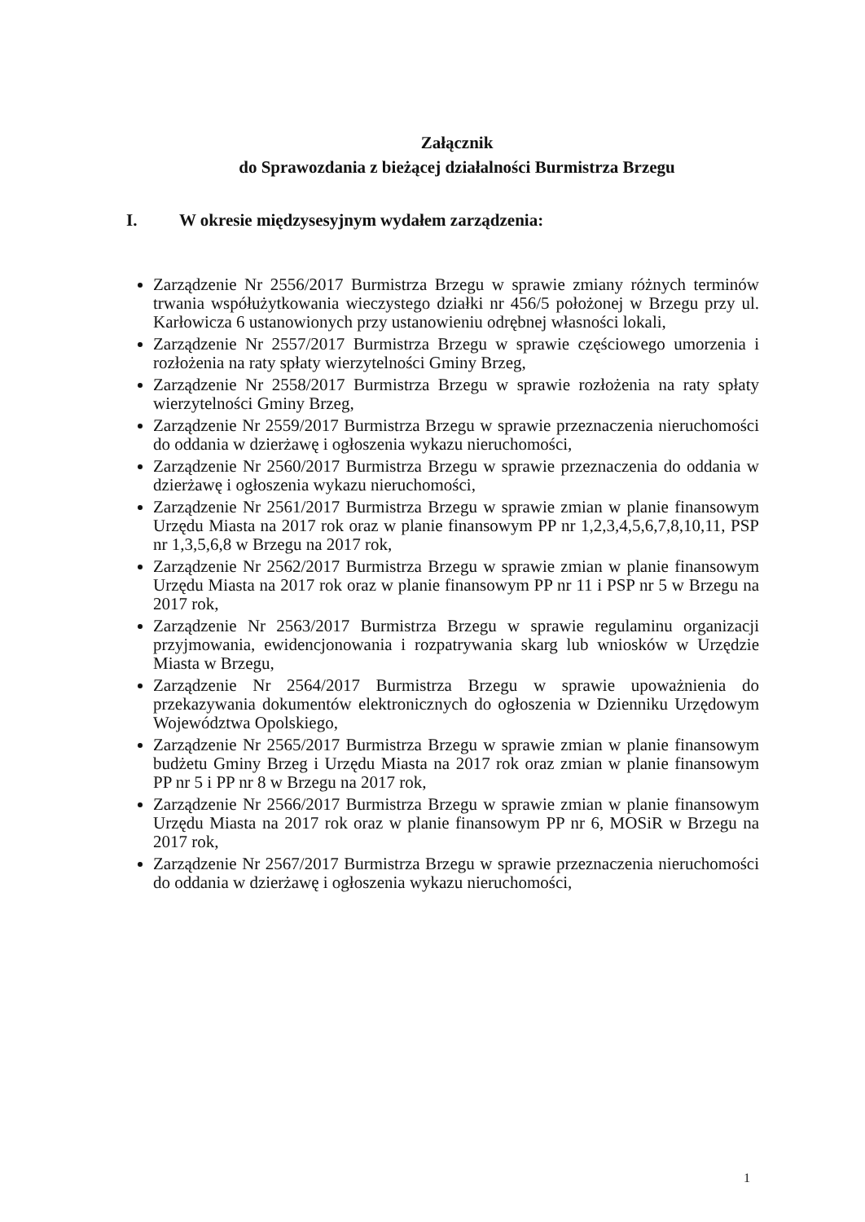Załącznik
do Sprawozdania z bieżącej działalności Burmistrza Brzegu
I. W okresie międzysesyjnym wydałem zarządzenia:
Zarządzenie Nr 2556/2017 Burmistrza Brzegu w sprawie zmiany różnych terminów trwania współużytkowania wieczystego działki nr 456/5 położonej w Brzegu przy ul. Karłowicza 6 ustanowionych przy ustanowieniu odrębnej własności lokali,
Zarządzenie Nr 2557/2017 Burmistrza Brzegu w sprawie częściowego umorzenia i rozłożenia na raty spłaty wierzytelności Gminy Brzeg,
Zarządzenie Nr 2558/2017 Burmistrza Brzegu w sprawie rozłożenia na raty spłaty wierzytelności Gminy Brzeg,
Zarządzenie Nr 2559/2017 Burmistrza Brzegu w sprawie przeznaczenia nieruchomości do oddania w dzierżawę i ogłoszenia wykazu nieruchomości,
Zarządzenie Nr 2560/2017 Burmistrza Brzegu w sprawie przeznaczenia do oddania w dzierżawę i ogłoszenia wykazu nieruchomości,
Zarządzenie Nr 2561/2017 Burmistrza Brzegu w sprawie zmian w planie finansowym Urzędu Miasta na 2017 rok oraz w planie finansowym PP nr 1,2,3,4,5,6,7,8,10,11, PSP nr 1,3,5,6,8 w Brzegu na 2017 rok,
Zarządzenie Nr 2562/2017 Burmistrza Brzegu w sprawie zmian w planie finansowym Urzędu Miasta na 2017 rok oraz w planie finansowym PP nr 11 i PSP nr 5 w Brzegu na 2017 rok,
Zarządzenie Nr 2563/2017 Burmistrza Brzegu w sprawie regulaminu organizacji przyjmowania, ewidencjonowania i rozpatrywania skarg lub wniosków w Urzędzie Miasta w Brzegu,
Zarządzenie Nr 2564/2017 Burmistrza Brzegu w sprawie upoważnienia do przekazywania dokumentów elektronicznych do ogłoszenia w Dzienniku Urzędowym Województwa Opolskiego,
Zarządzenie Nr 2565/2017 Burmistrza Brzegu w sprawie zmian w planie finansowym budżetu Gminy Brzeg i Urzędu Miasta na 2017 rok oraz zmian w planie finansowym PP nr 5 i PP nr 8 w Brzegu na 2017 rok,
Zarządzenie Nr 2566/2017 Burmistrza Brzegu w sprawie zmian w planie finansowym Urzędu Miasta na 2017 rok oraz w planie finansowym PP nr 6, MOSiR w Brzegu na 2017 rok,
Zarządzenie Nr 2567/2017 Burmistrza Brzegu w sprawie przeznaczenia nieruchomości do oddania w dzierżawę i ogłoszenia wykazu nieruchomości,
1